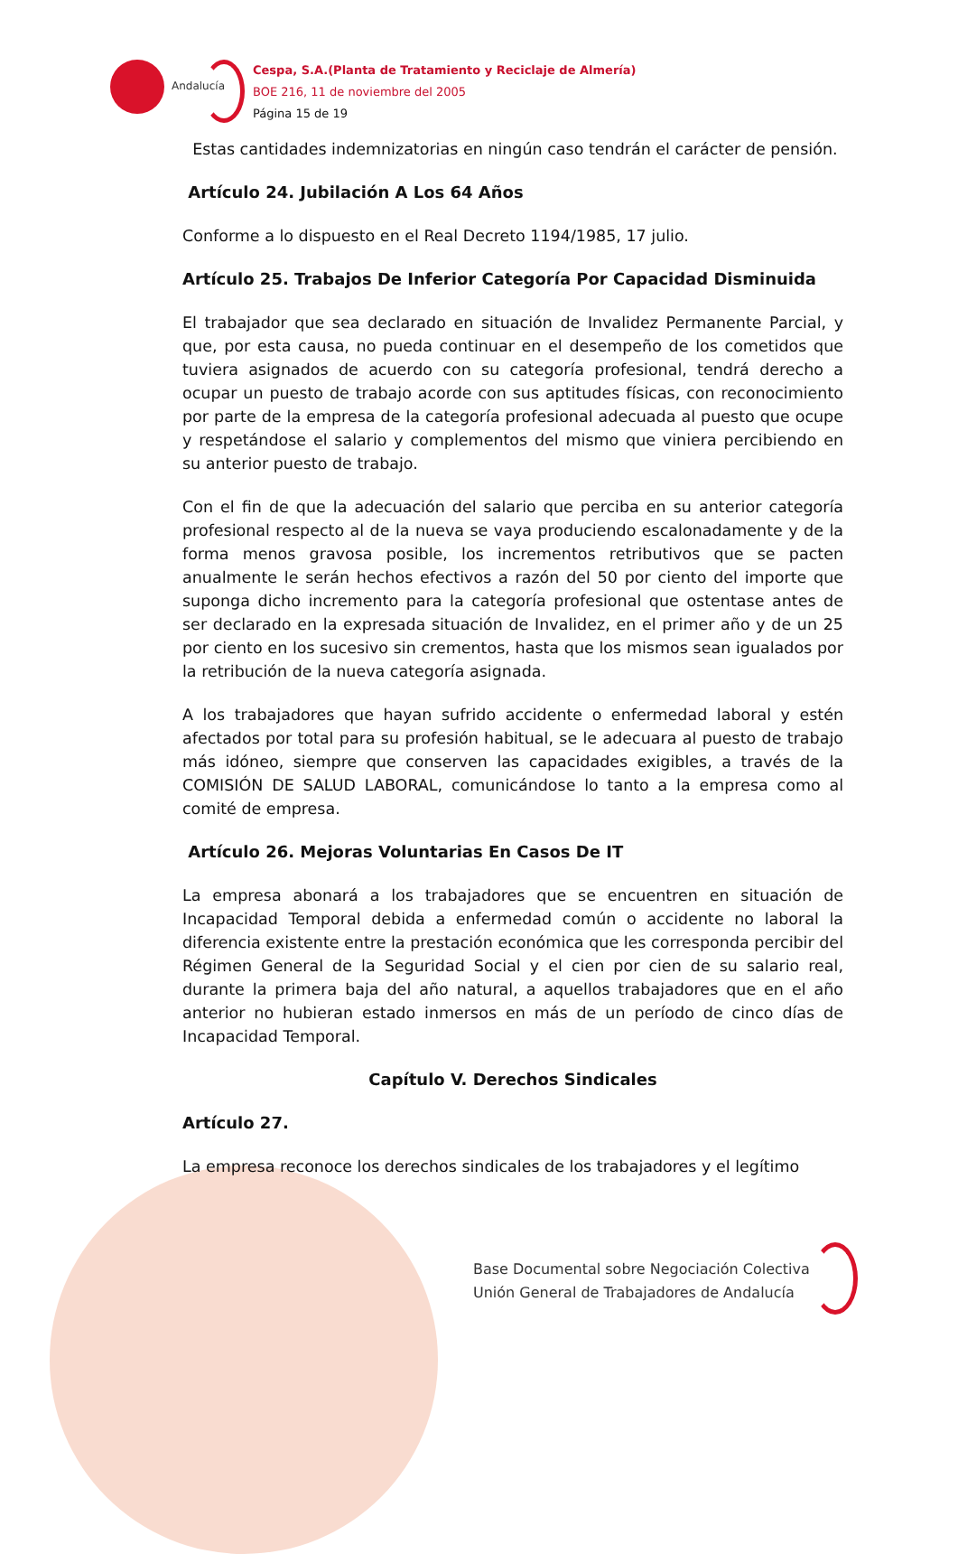Andalucía
Cespa, S.A.(Planta de Tratamiento y Reciclaje de Almería)
BOE 216, 11 de noviembre del 2005
Página 15 de 19
Estas cantidades indemnizatorias en ningún caso tendrán el carácter de pensión.
Artículo 24. Jubilación A Los 64 Años
Conforme a lo dispuesto en el Real Decreto 1194/1985, 17 julio.
Artículo 25. Trabajos De Inferior Categoría Por Capacidad Disminuida
El trabajador que sea declarado en situación de Invalidez Permanente Parcial, y que, por esta causa, no pueda continuar en el desempeño de los cometidos que tuviera asignados de acuerdo con su categoría profesional, tendrá derecho a ocupar un puesto de trabajo acorde con sus aptitudes físicas, con reconocimiento por parte de la empresa de la categoría profesional adecuada al puesto que ocupe y respetándose el salario y complementos del mismo que viniera percibiendo en su anterior puesto de trabajo.
Con el fin de que la adecuación del salario que perciba en su anterior categoría profesional respecto al de la nueva se vaya produciendo escalonadamente y de la forma menos gravosa posible, los incrementos retributivos que se pacten anualmente le serán hechos efectivos a razón del 50 por ciento del importe que suponga dicho incremento para la categoría profesional que ostentase antes de ser declarado en la expresada situación de Invalidez, en el primer año y de un 25 por ciento en los sucesivo sin crementos, hasta que los mismos sean igualados por la retribución de la nueva categoría asignada.
A los trabajadores que hayan sufrido accidente o enfermedad laboral y estén afectados por total para su profesión habitual, se le adecuara al puesto de trabajo más idóneo, siempre que conserven las capacidades exigibles, a través de la COMISIÓN DE SALUD LABORAL, comunicándose lo tanto a la empresa como al comité de empresa.
Artículo 26. Mejoras Voluntarias En Casos De IT
La empresa abonará a los trabajadores que se encuentren en situación de Incapacidad Temporal debida a enfermedad común o accidente no laboral la diferencia existente entre la prestación económica que les corresponda percibir del Régimen General de la Seguridad Social y el cien por cien de su salario real, durante la primera baja del año natural, a aquellos trabajadores que en el año anterior no hubieran estado inmersos en más de un período de cinco días de Incapacidad Temporal.
Capítulo V. Derechos Sindicales
Artículo 27.
La empresa reconoce los derechos sindicales de los trabajadores y el legítimo
Base Documental sobre Negociación Colectiva
Unión General de Trabajadores de Andalucía